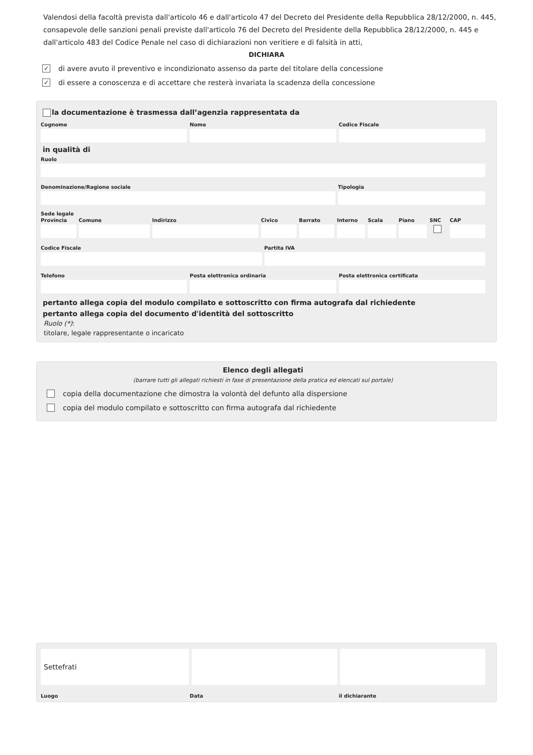Valendosi della facoltà prevista dall'articolo 46 e dall'articolo 47 del Decreto del Presidente della Repubblica 28/12/2000, n. 445, consapevole delle sanzioni penali previste dall'articolo 76 del Decreto del Presidente della Repubblica 28/12/2000, n. 445 e dall'articolo 483 del Codice Penale nel caso di dichiarazioni non veritiere e di falsità in atti,
DICHIARA
✓ di avere avuto il preventivo e incondizionato assenso da parte del titolare della concessione
✓ di essere a conoscenza e di accettare che resterà invariata la scadenza della concessione
la documentazione è trasmessa dall’agenzia rappresentata da
Cognome Nome Codice Fiscale
in qualità di
Ruolo
Denominazione/Ragione sociale Tipologia
Sede legale
Provincia Comune Indirizzo Civico Barrato Interno Scala Piano SNC CAP
Codice Fiscale Partita IVA
Telefono Posta elettronica ordinaria Posta elettronica certificata
pertanto allega copia del modulo compilato e sottoscritto con firma autografa dal richiedente
pertanto allega copia del documento d'identità del sottoscritto
Ruolo (*):
titolare, legale rappresentante o incaricato
Elenco degli allegati
(barrare tutti gli allegati richiesti in fase di presentazione della pratica ed elencati sul portale)
copia della documentazione che dimostra la volontà del defunto alla dispersione
copia del modulo compilato e sottoscritto con firma autografa dal richiedente
Settefrati
Luogo Data il dichiarante